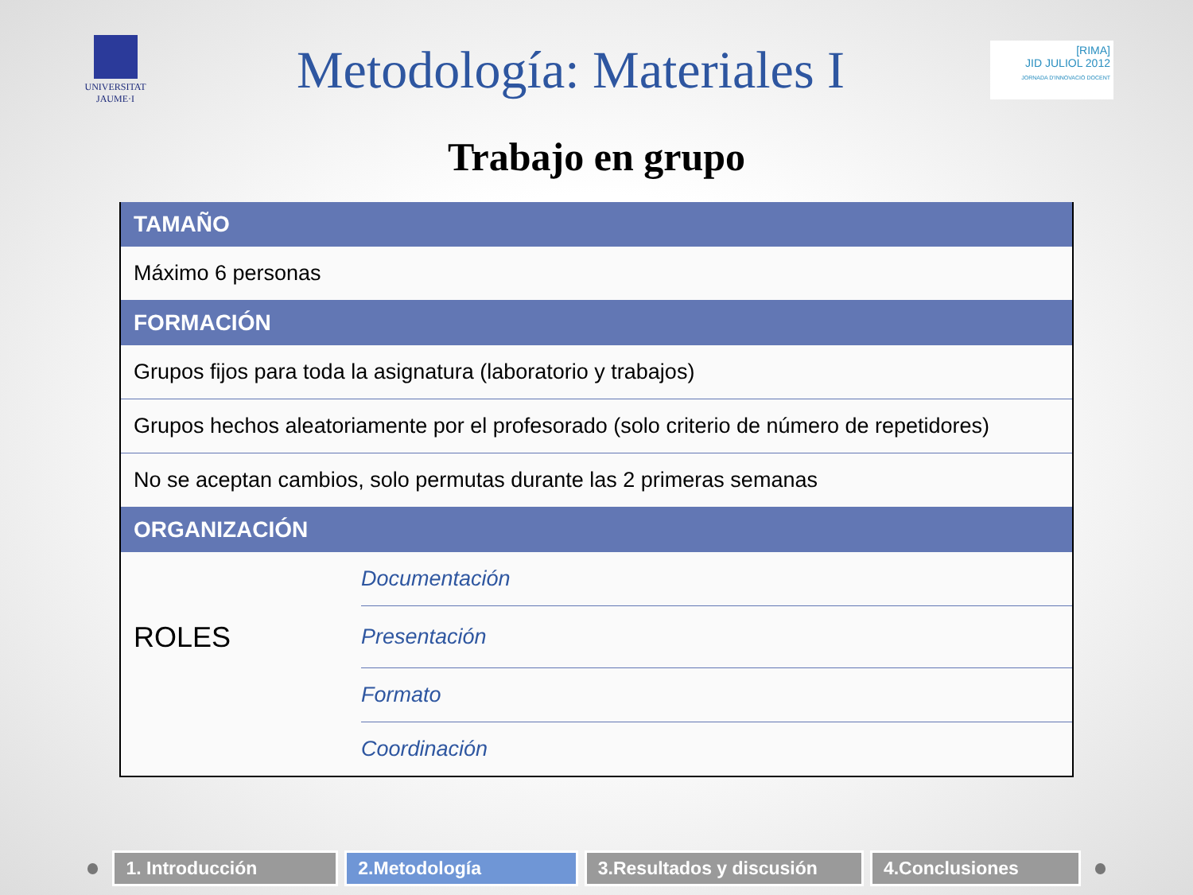UNIVERSITAT
JAUME·I
Metodología: Materiales I
[RIMA]
JID JULIOL 2012
JORNADA D'INNOVACIÓ DOCENT
Trabajo en grupo
| TAMAÑO | |
| --- | --- |
| Máximo 6 personas | |
| FORMACIÓN | |
| Grupos fijos para toda la asignatura (laboratorio y trabajos) | |
| Grupos hechos aleatoriamente por el profesorado (solo criterio de número de repetidores) | |
| No se aceptan cambios, solo permutas durante las 2 primeras semanas | |
| ORGANIZACIÓN | |
| | Documentación |
| ROLES | Presentación |
| | Formato |
| | Coordinación |
1. Introducción 2.Metodología
3.Resultados y discusión
4.Conclusiones